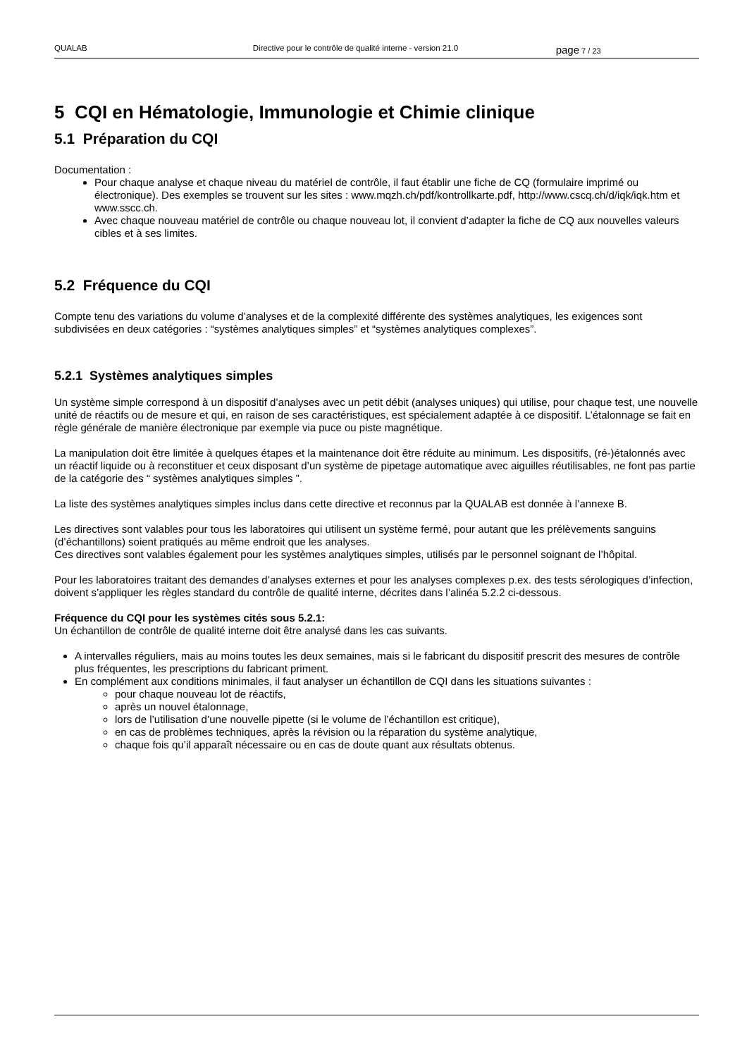QUALAB Directive pour le contrôle de qualité interne - version 21.0 page 7 / 23
5 CQI en Hématologie, Immunologie et Chimie clinique
5.1 Préparation du CQI
Documentation :
Pour chaque analyse et chaque niveau du matériel de contrôle, il faut établir une fiche de CQ (formulaire imprimé ou électronique). Des exemples se trouvent sur les sites : www.mqzh.ch/pdf/kontrollkarte.pdf, http://www.cscq.ch/d/iqk/iqk.htm et www.sscc.ch.
Avec chaque nouveau matériel de contrôle ou chaque nouveau lot, il convient d’adapter la fiche de CQ aux nouvelles valeurs cibles et à ses limites.
5.2 Fréquence du CQI
Compte tenu des variations du volume d’analyses et de la complexité différente des systèmes analytiques, les exigences sont subdivisées en deux catégories : “systèmes analytiques simples” et “systèmes analytiques complexes”.
5.2.1 Systèmes analytiques simples
Un système simple correspond à un dispositif d’analyses avec un petit débit (analyses uniques) qui utilise, pour chaque test, une nouvelle unité de réactifs ou de mesure et qui, en raison de ses caractéristiques, est spécialement adaptée à ce dispositif. L’étalonnage se fait en règle générale de manière électronique par exemple via puce ou piste magnétique.
La manipulation doit être limitée à quelques étapes et la maintenance doit être réduite au minimum. Les dispositifs, (ré-)étalonnés avec un réactif liquide ou à reconstituer et ceux disposant d’un système de pipetage automatique avec aiguilles réutilisables, ne font pas partie de la catégorie des “ systèmes analytiques simples ”.
La liste des systèmes analytiques simples inclus dans cette directive et reconnus par la QUALAB est donnée à l’annexe B.
Les directives sont valables pour tous les laboratoires qui utilisent un système fermé, pour autant que les prélèvements sanguins (d’échantillons) soient pratiqués au même endroit que les analyses.
Ces directives sont valables également pour les systèmes analytiques simples, utilisés par le personnel soignant de l’hôpital.
Pour les laboratoires traitant des demandes d’analyses externes et pour les analyses complexes p.ex. des tests sérologiques d’infection, doivent s’appliquer les règles standard du contrôle de qualité interne, décrites dans l’alinéa 5.2.2 ci-dessous.
Fréquence du CQI pour les systèmes cités sous 5.2.1:
Un échantillon de contrôle de qualité interne doit être analysé dans les cas suivants.
A intervalles réguliers, mais au moins toutes les deux semaines, mais si le fabricant du dispositif prescrit des mesures de contrôle plus fréquentes, les prescriptions du fabricant priment.
En complément aux conditions minimales, il faut analyser un échantillon de CQI dans les situations suivantes :
pour chaque nouveau lot de réactifs,
après un nouvel étalonnage,
lors de l’utilisation d’une nouvelle pipette (si le volume de l’échantillon est critique),
en cas de problèmes techniques, après la révision ou la réparation du système analytique,
chaque fois qu’il apparaît nécessaire ou en cas de doute quant aux résultats obtenus.